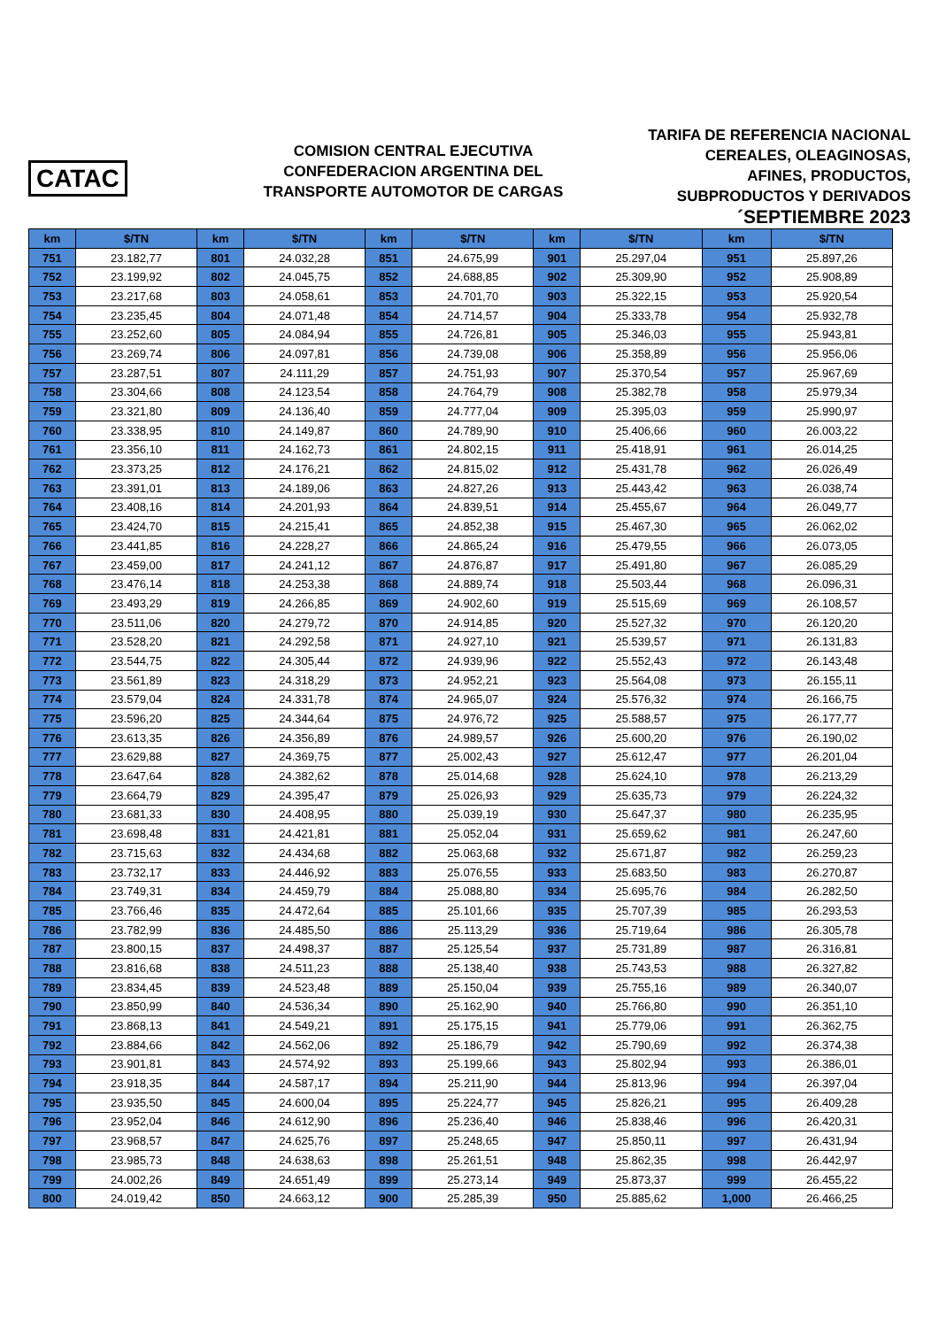CATAC
COMISION CENTRAL EJECUTIVA
CONFEDERACION ARGENTINA DEL
TRANSPORTE AUTOMOTOR DE CARGAS
TARIFA DE REFERENCIA NACIONAL
CEREALES, OLEAGINOSAS,
AFINES, PRODUCTOS,
SUBPRODUCTOS Y DERIVADOS
´SEPTIEMBRE 2023
| km | $/TN | km | $/TN | km | $/TN | km | $/TN | km | $/TN |
| --- | --- | --- | --- | --- | --- | --- | --- | --- | --- |
| 751 | 23.182,77 | 801 | 24.032,28 | 851 | 24.675,99 | 901 | 25.297,04 | 951 | 25.897,26 |
| 752 | 23.199,92 | 802 | 24.045,75 | 852 | 24.688,85 | 902 | 25.309,90 | 952 | 25.908,89 |
| 753 | 23.217,68 | 803 | 24.058,61 | 853 | 24.701,70 | 903 | 25.322,15 | 953 | 25.920,54 |
| 754 | 23.235,45 | 804 | 24.071,48 | 854 | 24.714,57 | 904 | 25.333,78 | 954 | 25.932,78 |
| 755 | 23.252,60 | 805 | 24.084,94 | 855 | 24.726,81 | 905 | 25.346,03 | 955 | 25.943,81 |
| 756 | 23.269,74 | 806 | 24.097,81 | 856 | 24.739,08 | 906 | 25.358,89 | 956 | 25.956,06 |
| 757 | 23.287,51 | 807 | 24.111,29 | 857 | 24.751,93 | 907 | 25.370,54 | 957 | 25.967,69 |
| 758 | 23.304,66 | 808 | 24.123,54 | 858 | 24.764,79 | 908 | 25.382,78 | 958 | 25.979,34 |
| 759 | 23.321,80 | 809 | 24.136,40 | 859 | 24.777,04 | 909 | 25.395,03 | 959 | 25.990,97 |
| 760 | 23.338,95 | 810 | 24.149,87 | 860 | 24.789,90 | 910 | 25.406,66 | 960 | 26.003,22 |
| 761 | 23.356,10 | 811 | 24.162,73 | 861 | 24.802,15 | 911 | 25.418,91 | 961 | 26.014,25 |
| 762 | 23.373,25 | 812 | 24.176,21 | 862 | 24.815,02 | 912 | 25.431,78 | 962 | 26.026,49 |
| 763 | 23.391,01 | 813 | 24.189,06 | 863 | 24.827,26 | 913 | 25.443,42 | 963 | 26.038,74 |
| 764 | 23.408,16 | 814 | 24.201,93 | 864 | 24.839,51 | 914 | 25.455,67 | 964 | 26.049,77 |
| 765 | 23.424,70 | 815 | 24.215,41 | 865 | 24.852,38 | 915 | 25.467,30 | 965 | 26.062,02 |
| 766 | 23.441,85 | 816 | 24.228,27 | 866 | 24.865,24 | 916 | 25.479,55 | 966 | 26.073,05 |
| 767 | 23.459,00 | 817 | 24.241,12 | 867 | 24.876,87 | 917 | 25.491,80 | 967 | 26.085,29 |
| 768 | 23.476,14 | 818 | 24.253,38 | 868 | 24.889,74 | 918 | 25.503,44 | 968 | 26.096,31 |
| 769 | 23.493,29 | 819 | 24.266,85 | 869 | 24.902,60 | 919 | 25.515,69 | 969 | 26.108,57 |
| 770 | 23.511,06 | 820 | 24.279,72 | 870 | 24.914,85 | 920 | 25.527,32 | 970 | 26.120,20 |
| 771 | 23.528,20 | 821 | 24.292,58 | 871 | 24.927,10 | 921 | 25.539,57 | 971 | 26.131,83 |
| 772 | 23.544,75 | 822 | 24.305,44 | 872 | 24.939,96 | 922 | 25.552,43 | 972 | 26.143,48 |
| 773 | 23.561,89 | 823 | 24.318,29 | 873 | 24.952,21 | 923 | 25.564,08 | 973 | 26.155,11 |
| 774 | 23.579,04 | 824 | 24.331,78 | 874 | 24.965,07 | 924 | 25.576,32 | 974 | 26.166,75 |
| 775 | 23.596,20 | 825 | 24.344,64 | 875 | 24.976,72 | 925 | 25.588,57 | 975 | 26.177,77 |
| 776 | 23.613,35 | 826 | 24.356,89 | 876 | 24.989,57 | 926 | 25.600,20 | 976 | 26.190,02 |
| 777 | 23.629,88 | 827 | 24.369,75 | 877 | 25.002,43 | 927 | 25.612,47 | 977 | 26.201,04 |
| 778 | 23.647,64 | 828 | 24.382,62 | 878 | 25.014,68 | 928 | 25.624,10 | 978 | 26.213,29 |
| 779 | 23.664,79 | 829 | 24.395,47 | 879 | 25.026,93 | 929 | 25.635,73 | 979 | 26.224,32 |
| 780 | 23.681,33 | 830 | 24.408,95 | 880 | 25.039,19 | 930 | 25.647,37 | 980 | 26.235,95 |
| 781 | 23.698,48 | 831 | 24.421,81 | 881 | 25.052,04 | 931 | 25.659,62 | 981 | 26.247,60 |
| 782 | 23.715,63 | 832 | 24.434,68 | 882 | 25.063,68 | 932 | 25.671,87 | 982 | 26.259,23 |
| 783 | 23.732,17 | 833 | 24.446,92 | 883 | 25.076,55 | 933 | 25.683,50 | 983 | 26.270,87 |
| 784 | 23.749,31 | 834 | 24.459,79 | 884 | 25.088,80 | 934 | 25.695,76 | 984 | 26.282,50 |
| 785 | 23.766,46 | 835 | 24.472,64 | 885 | 25.101,66 | 935 | 25.707,39 | 985 | 26.293,53 |
| 786 | 23.782,99 | 836 | 24.485,50 | 886 | 25.113,29 | 936 | 25.719,64 | 986 | 26.305,78 |
| 787 | 23.800,15 | 837 | 24.498,37 | 887 | 25.125,54 | 937 | 25.731,89 | 987 | 26.316,81 |
| 788 | 23.816,68 | 838 | 24.511,23 | 888 | 25.138,40 | 938 | 25.743,53 | 988 | 26.327,82 |
| 789 | 23.834,45 | 839 | 24.523,48 | 889 | 25.150,04 | 939 | 25.755,16 | 989 | 26.340,07 |
| 790 | 23.850,99 | 840 | 24.536,34 | 890 | 25.162,90 | 940 | 25.766,80 | 990 | 26.351,10 |
| 791 | 23.868,13 | 841 | 24.549,21 | 891 | 25.175,15 | 941 | 25.779,06 | 991 | 26.362,75 |
| 792 | 23.884,66 | 842 | 24.562,06 | 892 | 25.186,79 | 942 | 25.790,69 | 992 | 26.374,38 |
| 793 | 23.901,81 | 843 | 24.574,92 | 893 | 25.199,66 | 943 | 25.802,94 | 993 | 26.386,01 |
| 794 | 23.918,35 | 844 | 24.587,17 | 894 | 25.211,90 | 944 | 25.813,96 | 994 | 26.397,04 |
| 795 | 23.935,50 | 845 | 24.600,04 | 895 | 25.224,77 | 945 | 25.826,21 | 995 | 26.409,28 |
| 796 | 23.952,04 | 846 | 24.612,90 | 896 | 25.236,40 | 946 | 25.838,46 | 996 | 26.420,31 |
| 797 | 23.968,57 | 847 | 24.625,76 | 897 | 25.248,65 | 947 | 25.850,11 | 997 | 26.431,94 |
| 798 | 23.985,73 | 848 | 24.638,63 | 898 | 25.261,51 | 948 | 25.862,35 | 998 | 26.442,97 |
| 799 | 24.002,26 | 849 | 24.651,49 | 899 | 25.273,14 | 949 | 25.873,37 | 999 | 26.455,22 |
| 800 | 24.019,42 | 850 | 24.663,12 | 900 | 25.285,39 | 950 | 25.885,62 | 1,000 | 26.466,25 |